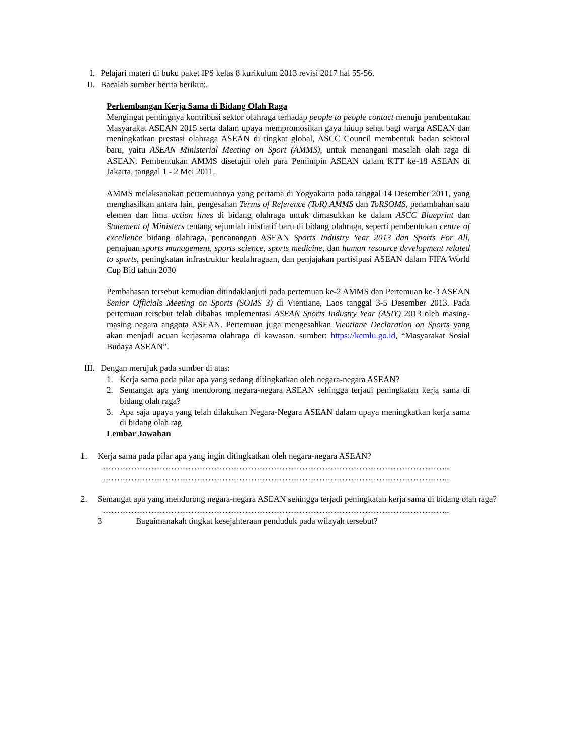I. Pelajari materi di buku paket IPS kelas 8 kurikulum 2013 revisi 2017 hal 55-56.
II. Bacalah sumber berita berikut:.
Perkembangan Kerja Sama di Bidang Olah Raga
Mengingat pentingnya kontribusi sektor olahraga terhadap people to people contact menuju pembentukan Masyarakat ASEAN 2015 serta dalam upaya mempromosikan gaya hidup sehat bagi warga ASEAN dan meningkatkan prestasi olahraga ASEAN di tingkat global, ASCC Council membentuk badan sektoral baru, yaitu ASEAN Ministerial Meeting on Sport (AMMS), untuk menangani masalah olah raga di ASEAN. Pembentukan AMMS disetujui oleh para Pemimpin ASEAN dalam KTT ke-18 ASEAN di Jakarta, tanggal 1 - 2 Mei 2011.
AMMS melaksanakan pertemuannya yang pertama di Yogyakarta pada tanggal 14 Desember 2011, yang menghasilkan antara lain, pengesahan Terms of Reference (ToR) AMMS dan ToRSOMS, penambahan satu elemen dan lima action lines di bidang olahraga untuk dimasukkan ke dalam ASCC Blueprint dan Statement of Ministers tentang sejumlah inistiatif baru di bidang olahraga, seperti pembentukan centre of excellence bidang olahraga, pencanangan ASEAN Sports Industry Year 2013 dan Sports For All, pemajuan sports management, sports science, sports medicine, dan human resource development related to sports, peningkatan infrastruktur keolahragaan, dan penjajakan partisipasi ASEAN dalam FIFA World Cup Bid tahun 2030
Pembahasan tersebut kemudian ditindaklanjuti pada pertemuan ke-2 AMMS dan Pertemuan ke-3 ASEAN Senior Officials Meeting on Sports (SOMS 3) di Vientiane, Laos tanggal 3-5 Desember 2013. Pada pertemuan tersebut telah dibahas implementasi ASEAN Sports Industry Year (ASIY) 2013 oleh masing-masing negara anggota ASEAN. Pertemuan juga mengesahkan Vientiane Declaration on Sports yang akan menjadi acuan kerjasama olahraga di kawasan. sumber: https://kemlu.go.id, “Masyarakat Sosial Budaya ASEAN”.
III. Dengan merujuk pada sumber di atas:
1. Kerja sama pada pilar apa yang sedang ditingkatkan oleh negara-negara ASEAN?
2. Semangat apa yang mendorong negara-negara ASEAN sehingga terjadi peningkatan kerja sama di bidang olah raga?
3. Apa saja upaya yang telah dilakukan Negara-Negara ASEAN dalam upaya meningkatkan kerja sama di bidang olah rag
Lembar Jawaban
1. Kerja sama pada pilar apa yang ingin ditingkatkan oleh negara-negara ASEAN?
…………………………………………………………………………………………………………..
…………………………………………………………………………………………………………..
2. Semangat apa yang mendorong negara-negara ASEAN sehingga terjadi peningkatan kerja sama di bidang olah raga?
…………………………………………………………………………………………………………..
3 Bagaimanakah tingkat kesejahteraan penduduk pada wilayah tersebut?